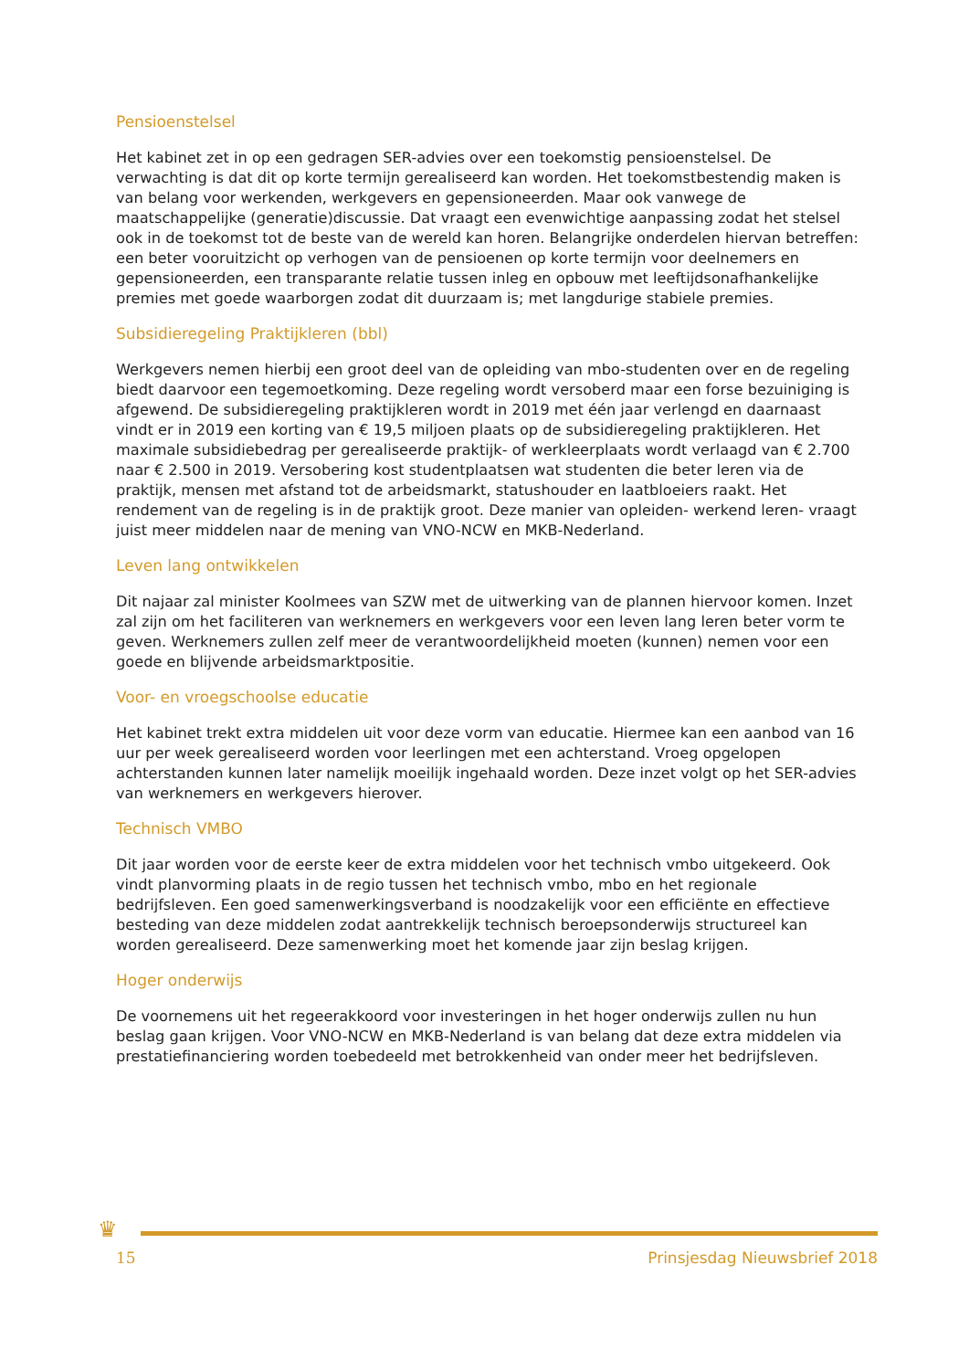Pensioenstelsel
Het kabinet zet in op een gedragen SER-advies over een toekomstig pensioenstelsel. De verwachting is dat dit op korte termijn gerealiseerd kan worden. Het toekomstbestendig maken is van belang voor werkenden, werkgevers en gepensioneerden. Maar ook vanwege de maatschappelijke (generatie)discussie. Dat vraagt een evenwichtige aanpassing zodat het stelsel ook in de toekomst tot de beste van de wereld kan horen. Belangrijke onderdelen hiervan betreffen: een beter vooruitzicht op verhogen van de pensioenen op korte termijn voor deelnemers en gepensioneerden, een transparante relatie tussen inleg en opbouw met leeftijdsonafhankelijke premies met goede waarborgen zodat dit duurzaam is; met langdurige stabiele premies.
Subsidieregeling Praktijkleren (bbl)
Werkgevers nemen hierbij een groot deel van de opleiding van mbo-studenten over en de regeling biedt daarvoor een tegemoetkoming. Deze regeling wordt versoberd maar een forse bezuiniging is afgewend. De subsidieregeling praktijkleren wordt in 2019 met één jaar verlengd en daarnaast vindt er in 2019 een korting van € 19,5 miljoen plaats op de subsidieregeling praktijkleren. Het maximale subsidiebedrag per gerealiseerde praktijk- of werkleerplaats wordt verlaagd van € 2.700 naar € 2.500 in 2019. Versobering kost studentplaatsen wat studenten die beter leren via de praktijk, mensen met afstand tot de arbeidsmarkt, statushouder en laatbloeiers raakt. Het rendement van de regeling is in de praktijk groot. Deze manier van opleiden- werkend leren- vraagt juist meer middelen naar de mening van VNO-NCW en MKB-Nederland.
Leven lang ontwikkelen
Dit najaar zal minister Koolmees van SZW met de uitwerking van de plannen hiervoor komen. Inzet zal zijn om het faciliteren van werknemers en werkgevers voor een leven lang leren beter vorm te geven. Werknemers zullen zelf meer de verantwoordelijkheid moeten (kunnen) nemen voor een goede en blijvende arbeidsmarktpositie.
Voor- en vroegschoolse educatie
Het kabinet trekt extra middelen uit voor deze vorm van educatie. Hiermee kan een aanbod van 16 uur per week gerealiseerd worden voor leerlingen met een achterstand. Vroeg opgelopen achterstanden kunnen later namelijk moeilijk ingehaald worden. Deze inzet volgt op het SER-advies van werknemers en werkgevers hierover.
Technisch VMBO
Dit jaar worden voor de eerste keer de extra middelen voor het technisch vmbo uitgekeerd. Ook vindt planvorming plaats in de regio tussen het technisch vmbo, mbo en het regionale bedrijfsleven. Een goed samenwerkingsverband is noodzakelijk voor een efficiënte en effectieve besteding van deze middelen zodat aantrekkelijk technisch beroepsonderwijs structureel kan worden gerealiseerd. Deze samenwerking moet het komende jaar zijn beslag krijgen.
Hoger onderwijs
De voornemens uit het regeerakkoord voor investeringen in het hoger onderwijs zullen nu hun beslag gaan krijgen. Voor VNO-NCW en MKB-Nederland is van belang dat deze extra middelen via prestatiefinanciering worden toebedeeld met betrokkenheid van onder meer het bedrijfsleven.
♛
15 Prinsjesdag Nieuwsbrief 2018